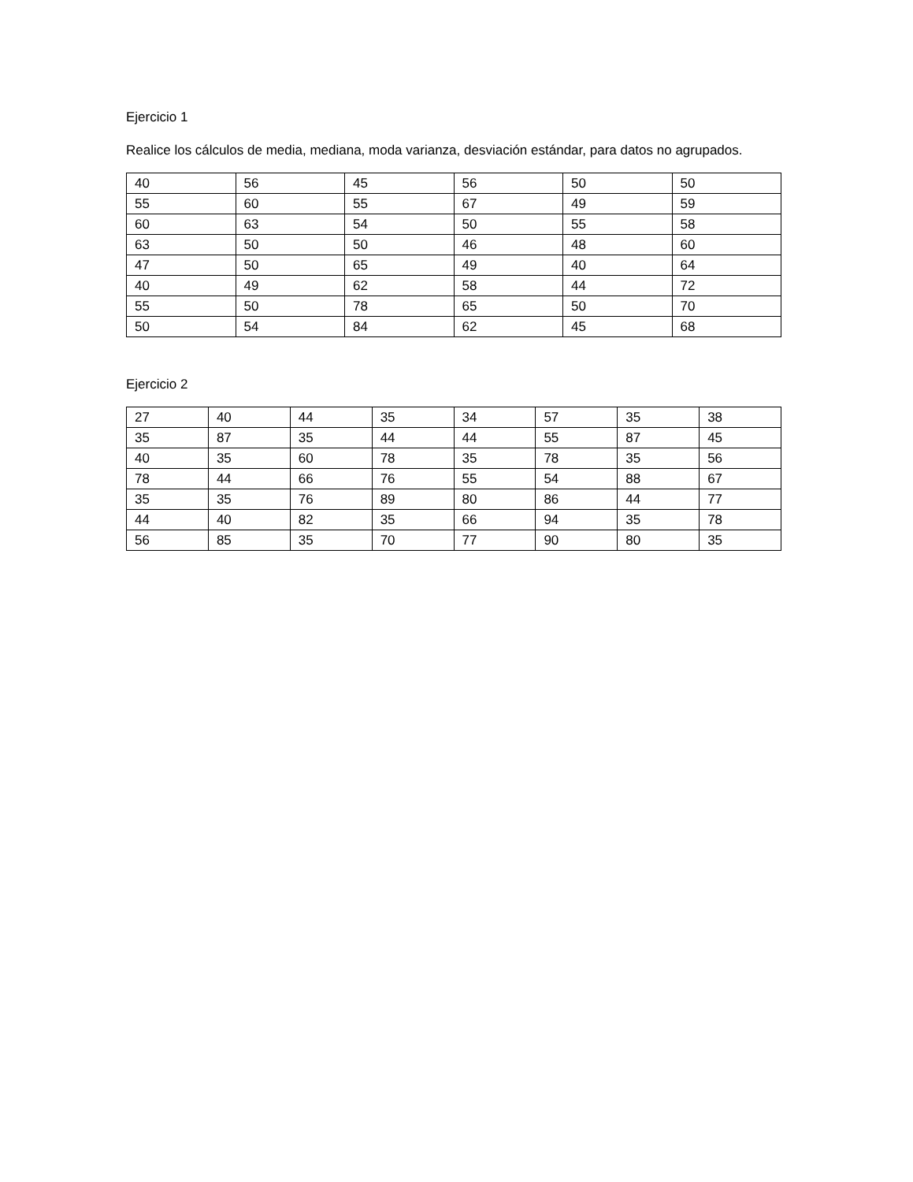Ejercicio 1
Realice los cálculos de media, mediana, moda varianza, desviación estándar, para datos no agrupados.
| 40 | 56 | 45 | 56 | 50 | 50 |
| 55 | 60 | 55 | 67 | 49 | 59 |
| 60 | 63 | 54 | 50 | 55 | 58 |
| 63 | 50 | 50 | 46 | 48 | 60 |
| 47 | 50 | 65 | 49 | 40 | 64 |
| 40 | 49 | 62 | 58 | 44 | 72 |
| 55 | 50 | 78 | 65 | 50 | 70 |
| 50 | 54 | 84 | 62 | 45 | 68 |
Ejercicio 2
| 27 | 40 | 44 | 35 | 34 | 57 | 35 | 38 |
| 35 | 87 | 35 | 44 | 44 | 55 | 87 | 45 |
| 40 | 35 | 60 | 78 | 35 | 78 | 35 | 56 |
| 78 | 44 | 66 | 76 | 55 | 54 | 88 | 67 |
| 35 | 35 | 76 | 89 | 80 | 86 | 44 | 77 |
| 44 | 40 | 82 | 35 | 66 | 94 | 35 | 78 |
| 56 | 85 | 35 | 70 | 77 | 90 | 80 | 35 |